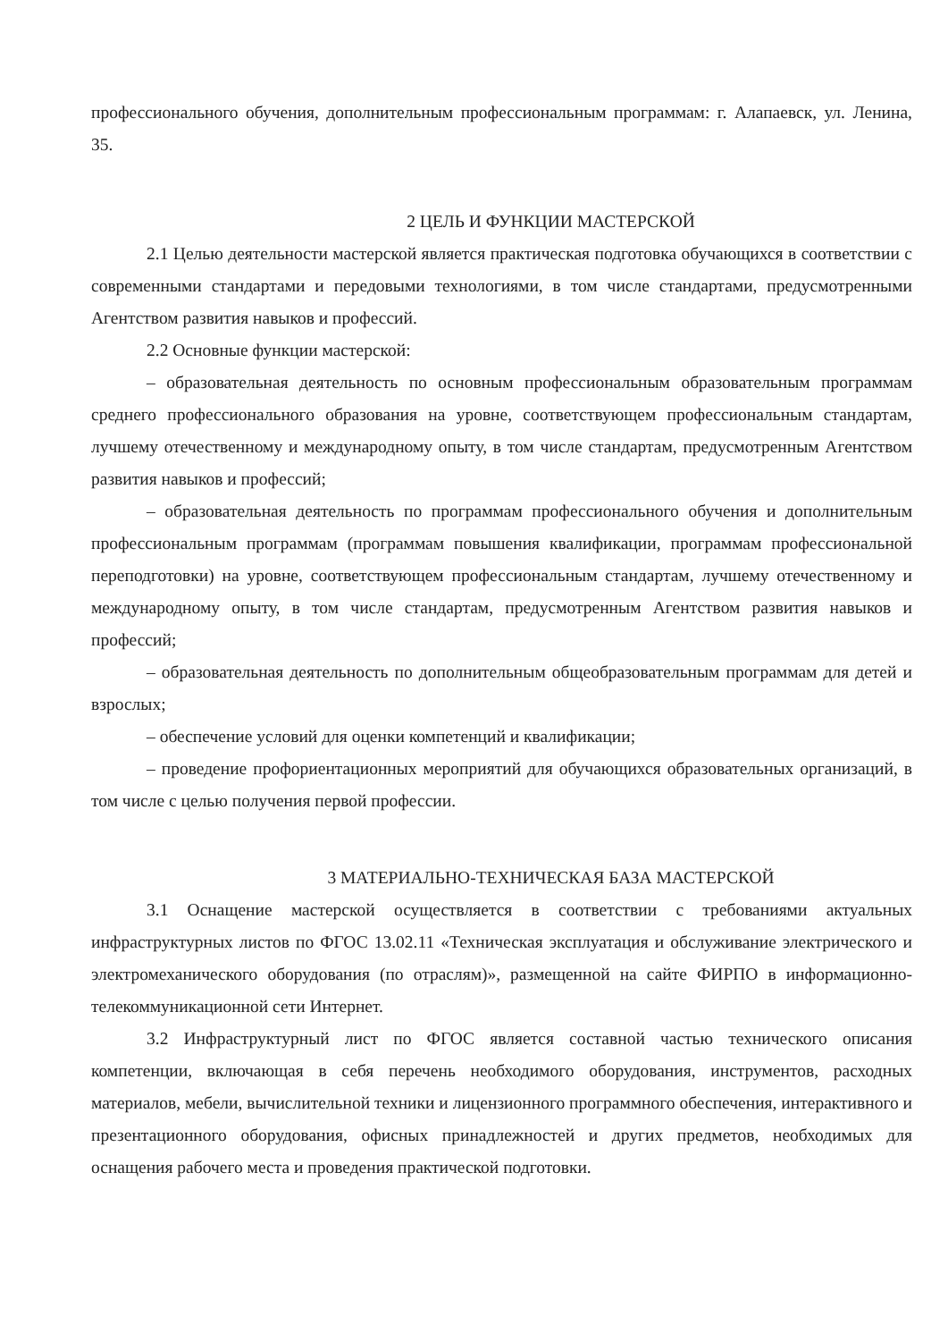профессионального обучения, дополнительным профессиональным программам: г. Алапаевск, ул. Ленина, 35.
2 ЦЕЛЬ И ФУНКЦИИ МАСТЕРСКОЙ
2.1 Целью деятельности мастерской является практическая подготовка обучающихся в соответствии с современными стандартами и передовыми технологиями, в том числе стандартами, предусмотренными Агентством развития навыков и профессий.
2.2 Основные функции мастерской:
– образовательная деятельность по основным профессиональным образовательным программам среднего профессионального образования на уровне, соответствующем профессиональным стандартам, лучшему отечественному и международному опыту, в том числе стандартам, предусмотренным Агентством развития навыков и профессий;
– образовательная деятельность по программам профессионального обучения и дополнительным профессиональным программам (программам повышения квалификации, программам профессиональной переподготовки) на уровне, соответствующем профессиональным стандартам, лучшему отечественному и международному опыту, в том числе стандартам, предусмотренным Агентством развития навыков и профессий;
– образовательная деятельность по дополнительным общеобразовательным программам для детей и взрослых;
– обеспечение условий для оценки компетенций и квалификации;
– проведение профориентационных мероприятий для обучающихся образовательных организаций, в том числе с целью получения первой профессии.
3 МАТЕРИАЛЬНО-ТЕХНИЧЕСКАЯ БАЗА МАСТЕРСКОЙ
3.1 Оснащение мастерской осуществляется в соответствии с требованиями актуальных инфраструктурных листов по ФГОС 13.02.11 «Техническая эксплуатация и обслуживание электрического и электромеханического оборудования (по отраслям)», размещенной на сайте ФИРПО в информационно-телекоммуникационной сети Интернет.
3.2 Инфраструктурный лист по ФГОС является составной частью технического описания компетенции, включающая в себя перечень необходимого оборудования, инструментов, расходных материалов, мебели, вычислительной техники и лицензионного программного обеспечения, интерактивного и презентационного оборудования, офисных принадлежностей и других предметов, необходимых для оснащения рабочего места и проведения практической подготовки.